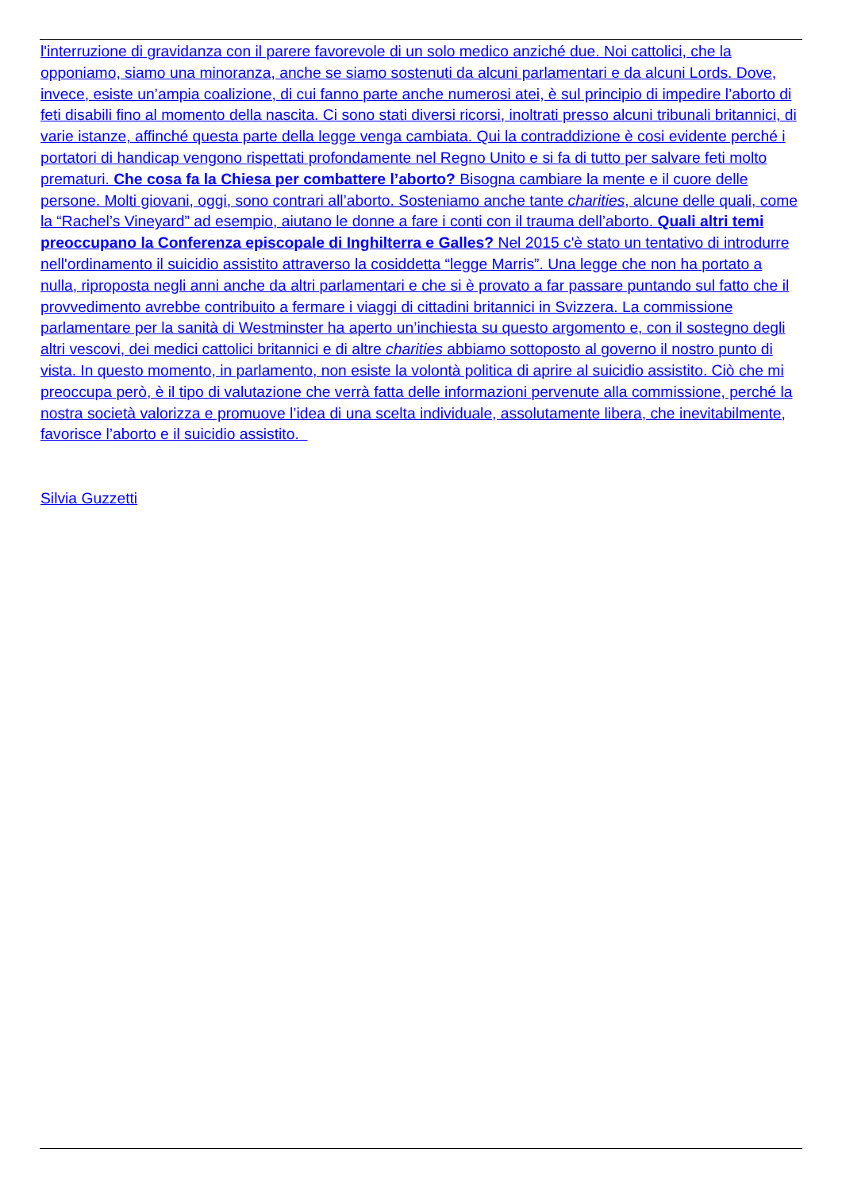l'interruzione di gravidanza con il parere favorevole di un solo medico anziché due. Noi cattolici, che la opponiamo, siamo una minoranza, anche se siamo sostenuti da alcuni parlamentari e da alcuni Lords. Dove, invece, esiste un’ampia coalizione, di cui fanno parte anche numerosi atei, è sul principio di impedire l’aborto di feti disabili fino al momento della nascita. Ci sono stati diversi ricorsi, inoltrati presso alcuni tribunali britannici, di varie istanze, affinché questa parte della legge venga cambiata. Qui la contraddizione è cosi evidente perché i portatori di handicap vengono rispettati profondamente nel Regno Unito e si fa di tutto per salvare feti molto prematuri. Che cosa fa la Chiesa per combattere l’aborto? Bisogna cambiare la mente e il cuore delle persone. Molti giovani, oggi, sono contrari all’aborto. Sosteniamo anche tante charities, alcune delle quali, come la “Rachel’s Vineyard” ad esempio, aiutano le donne a fare i conti con il trauma dell’aborto. Quali altri temi preoccupano la Conferenza episcopale di Inghilterra e Galles? Nel 2015 c'è stato un tentativo di introdurre nell'ordinamento il suicidio assistito attraverso la cosiddetta “legge Marris”. Una legge che non ha portato a nulla, riproposta negli anni anche da altri parlamentari e che si è provato a far passare puntando sul fatto che il provvedimento avrebbe contribuito a fermare i viaggi di cittadini britannici in Svizzera. La commissione parlamentare per la sanità di Westminster ha aperto un’inchiesta su questo argomento e, con il sostegno degli altri vescovi, dei medici cattolici britannici e di altre charities abbiamo sottoposto al governo il nostro punto di vista. In questo momento, in parlamento, non esiste la volontà politica di aprire al suicidio assistito. Ciò che mi preoccupa però, è il tipo di valutazione che verrà fatta delle informazioni pervenute alla commissione, perché la nostra società valorizza e promuove l’idea di una scelta individuale, assolutamente libera, che inevitabilmente, favorisce l’aborto e il suicidio assistito.
Silvia Guzzetti